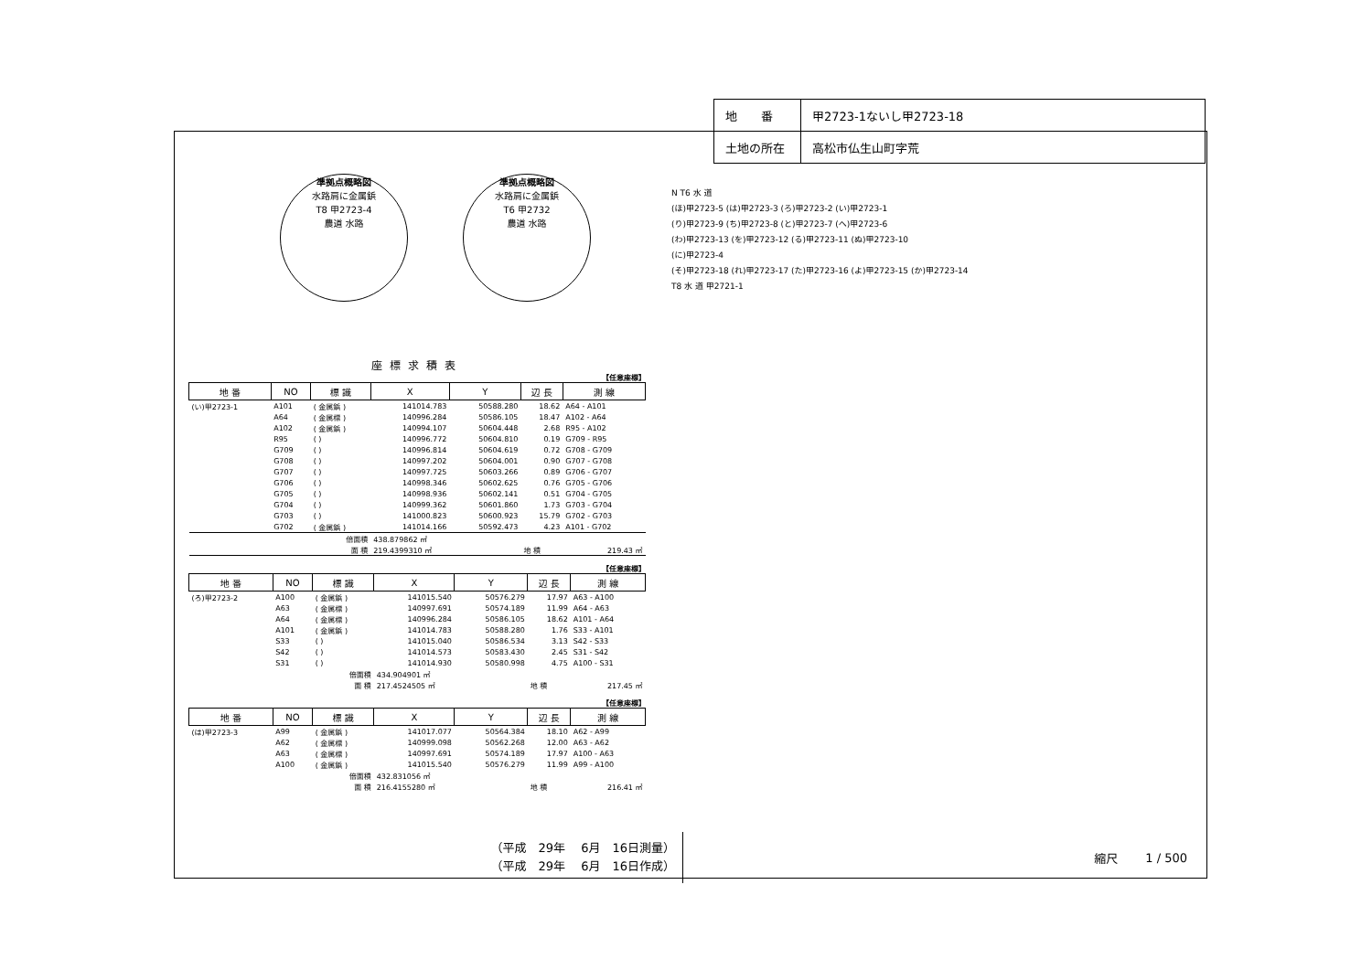| 地 番 | 甲2723-1ないし甲2723-18 |
| 土地の所在 | 高松市仏生山町字荒 |
準拠点概略図
水路肩に金属鋲
T8 甲2723-4
農道 水路
準拠点概略図
水路肩に金属鋲
T6 甲2732
農道 水路
座標求積表
【任意座標】
| 地 番 | NO | 標 識 | X | Y | 辺 長 | 測 線 |
| --- | --- | --- | --- | --- | --- | --- |
| (い)甲2723-1 | A101 | ( 金属鋲 ) | 141014.783 | 50588.280 | 18.62 | A64 - A101 |
| | A64 | ( 金属標 ) | 140996.284 | 50586.105 | 18.47 | A102 - A64 |
| | A102 | ( 金属鋲 ) | 140994.107 | 50604.448 | 2.68 | R95 - A102 |
| | R95 | ( ) | 140996.772 | 50604.810 | 0.19 | G709 - R95 |
| | G709 | ( ) | 140996.814 | 50604.619 | 0.72 | G708 - G709 |
| | G708 | ( ) | 140997.202 | 50604.001 | 0.90 | G707 - G708 |
| | G707 | ( ) | 140997.725 | 50603.266 | 0.89 | G706 - G707 |
| | G706 | ( ) | 140998.346 | 50602.625 | 0.76 | G705 - G706 |
| | G705 | ( ) | 140998.936 | 50602.141 | 0.51 | G704 - G705 |
| | G704 | ( ) | 140999.362 | 50601.860 | 1.73 | G703 - G704 |
| | G703 | ( ) | 141000.823 | 50600.923 | 15.79 | G702 - G703 |
| | G702 | ( 金属鋲 ) | 141014.166 | 50592.473 | 4.23 | A101 - G702 |
| 倍面積 | | | 438.879862 ㎡ | | | |
| 面 積 | | | 219.4399310 ㎡ | | 地 積 | 219.43 ㎡ |
【任意座標】
| 地 番 | NO | 標 識 | X | Y | 辺 長 | 測 線 |
| --- | --- | --- | --- | --- | --- | --- |
| (ろ)甲2723-2 | A100 | ( 金属鋲 ) | 141015.540 | 50576.279 | 17.97 | A63 - A100 |
| | A63 | ( 金属標 ) | 140997.691 | 50574.189 | 11.99 | A64 - A63 |
| | A64 | ( 金属標 ) | 140996.284 | 50586.105 | 18.62 | A101 - A64 |
| | A101 | ( 金属鋲 ) | 141014.783 | 50588.280 | 1.76 | S33 - A101 |
| | S33 | ( ) | 141015.040 | 50586.534 | 3.13 | S42 - S33 |
| | S42 | ( ) | 141014.573 | 50583.430 | 2.45 | S31 - S42 |
| | S31 | ( ) | 141014.930 | 50580.998 | 4.75 | A100 - S31 |
| 倍面積 | | | 434.904901 ㎡ | | | |
| 面 積 | | | 217.4524505 ㎡ | | 地 積 | 217.45 ㎡ |
【任意座標】
| 地 番 | NO | 標 識 | X | Y | 辺 長 | 測 線 |
| --- | --- | --- | --- | --- | --- | --- |
| (は)甲2723-3 | A99 | ( 金属鋲 ) | 141017.077 | 50564.384 | 18.10 | A62 - A99 |
| | A62 | ( 金属標 ) | 140999.098 | 50562.268 | 12.00 | A63 - A62 |
| | A63 | ( 金属標 ) | 140997.691 | 50574.189 | 17.97 | A100 - A63 |
| | A100 | ( 金属鋲 ) | 141015.540 | 50576.279 | 11.99 | A99 - A100 |
| 倍面積 | | | 432.831056 ㎡ | | | |
| 面 積 | | | 216.4155280 ㎡ | | 地 積 | 216.41 ㎡ |
N T6 水 道
(ほ)甲2723-5 (は)甲2723-3 (ろ)甲2723-2 (い)甲2723-1
(り)甲2723-9 (ち)甲2723-8 (と)甲2723-7 (へ)甲2723-6
(わ)甲2723-13 (を)甲2723-12 (る)甲2723-11 (ぬ)甲2723-10
(に)甲2723-4
(そ)甲2723-18 (れ)甲2723-17 (た)甲2723-16 (よ)甲2723-15 (か)甲2723-14
T8 水 道 甲2721-1
（平成　29年　 6月　16日測量）
（平成　29年　 6月　16日作成）
縮尺 1 / 500